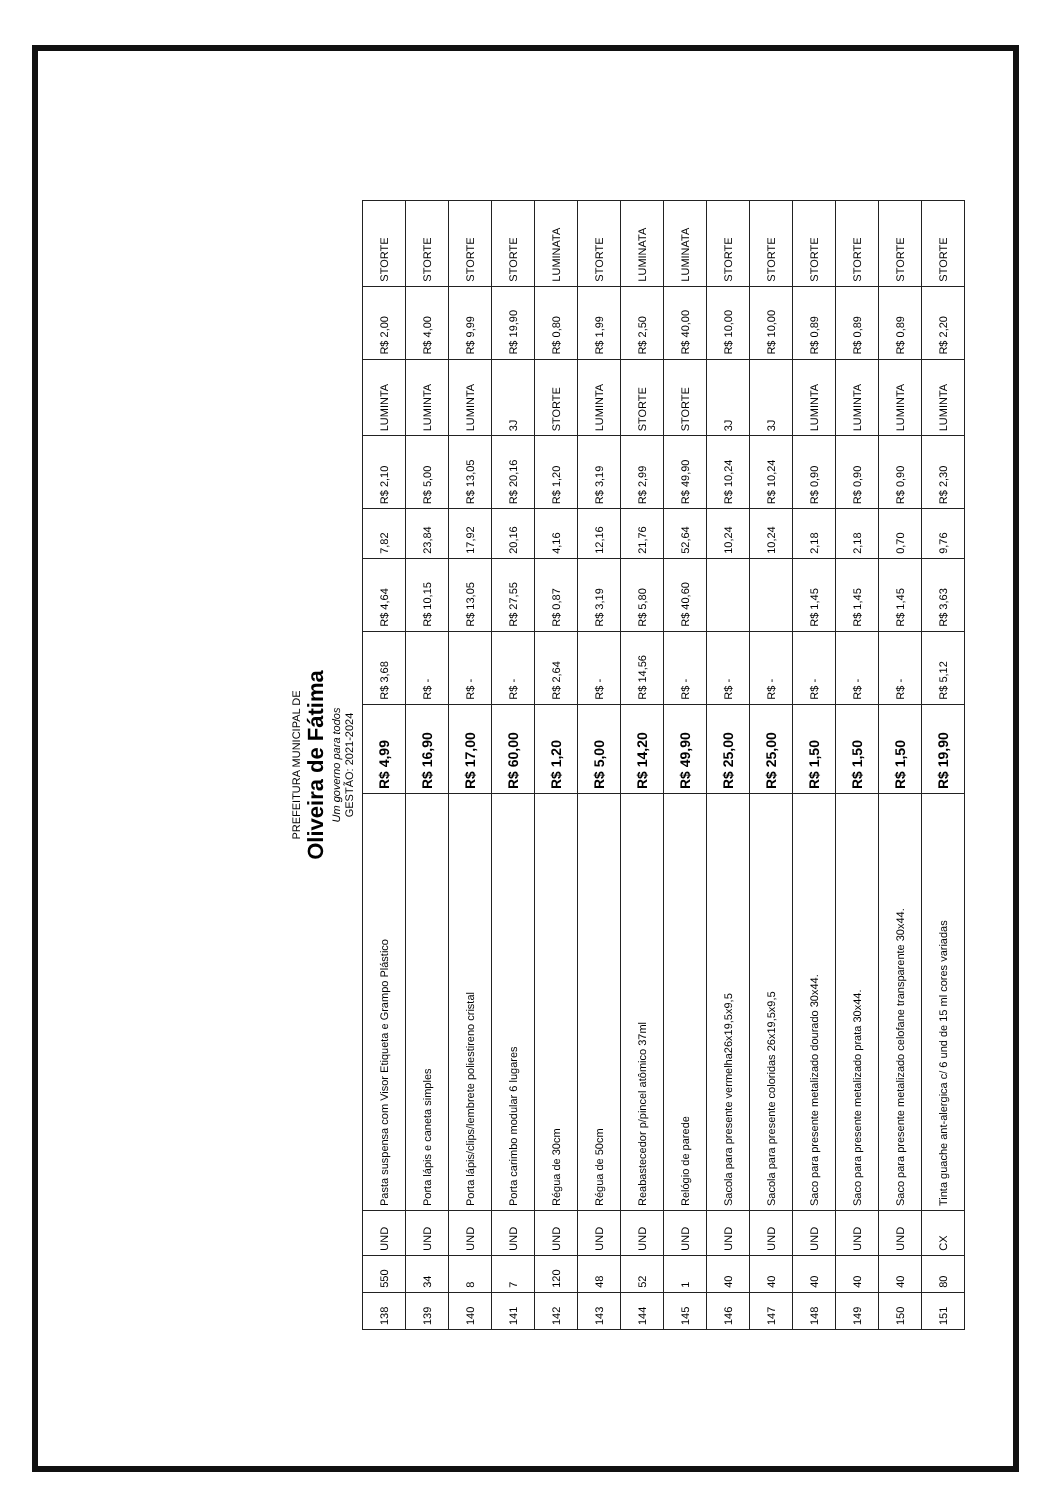PREFEITURA MUNICIPAL DE
Oliveira de Fátima
Um governo para todos
GESTÃO: 2021-2024
| 138 | 550 | UND | Pasta suspensa com Visor Etiqueta e Grampo Plástico | R$ 4,99 | R$ 3,68 | R$ 4,64 | 7,82 | R$ 2,10 | LUMINTA | R$ 2,00 | STORTE |
| 139 | 34 | UND | Porta lápis e caneta simples | R$ 16,90 | R$ - | R$ 10,15 | 23,84 | R$ 5,00 | LUMINTA | R$ 4,00 | STORTE |
| 140 | 8 | UND | Porta lápis/clips/lembrete poliestireno cristal | R$ 17,00 | R$ - | R$ 13,05 | 17,92 | R$ 13,05 | LUMINTA | R$ 9,99 | STORTE |
| 141 | 7 | UND | Porta carimbo modular 6 lugares | R$ 60,00 | R$ - | R$ 27,55 | 20,16 | R$ 20,16 | 3J | R$ 19,90 | STORTE |
| 142 | 120 | UND | Régua de 30cm | R$ 1,20 | R$ 2,64 | R$ 0,87 | 4,16 | R$ 1,20 | STORTE | R$ 0,80 | LUMINATA |
| 143 | 48 | UND | Régua de 50cm | R$ 5,00 | R$ - | R$ 3,19 | 12,16 | R$ 3,19 | LUMINTA | R$ 1,99 | STORTE |
| 144 | 52 | UND | Reabastecedor p/pincel atômico 37ml | R$ 14,20 | R$ 14,56 | R$ 5,80 | 21,76 | R$ 2,99 | STORTE | R$ 2,50 | LUMINATA |
| 145 | 1 | UND | Relógio de parede | R$ 49,90 | R$ - | R$ 40,60 | 52,64 | R$ 49,90 | STORTE | R$ 40,00 | LUMINATA |
| 146 | 40 | UND | Sacola para presente vermelha26x19,5x9,5 | R$ 25,00 | R$ - | | 10,24 | R$ 10,24 | 3J | R$ 10,00 | STORTE |
| 147 | 40 | UND | Sacola para presente coloridas 26x19,5x9,5 | R$ 25,00 | R$ - | | 10,24 | R$ 10,24 | 3J | R$ 10,00 | STORTE |
| 148 | 40 | UND | Saco para presente metalizado dourado 30x44. | R$ 1,50 | R$ - | R$ 1,45 | 2,18 | R$ 0,90 | LUMINTA | R$ 0,89 | STORTE |
| 149 | 40 | UND | Saco para presente metalizado prata 30x44. | R$ 1,50 | R$ - | R$ 1,45 | 2,18 | R$ 0,90 | LUMINTA | R$ 0,89 | STORTE |
| 150 | 40 | UND | Saco para presente metalizado celofane transparente 30x44. | R$ 1,50 | R$ - | R$ 1,45 | 0,70 | R$ 0,90 | LUMINTA | R$ 0,89 | STORTE |
| 151 | 80 | CX | Tinta guache ant-alergica c/ 6 und de 15 ml cores variadas | R$ 19,90 | R$ 5,12 | R$ 3,63 | 9,76 | R$ 2,30 | LUMINTA | R$ 2,20 | STORTE |